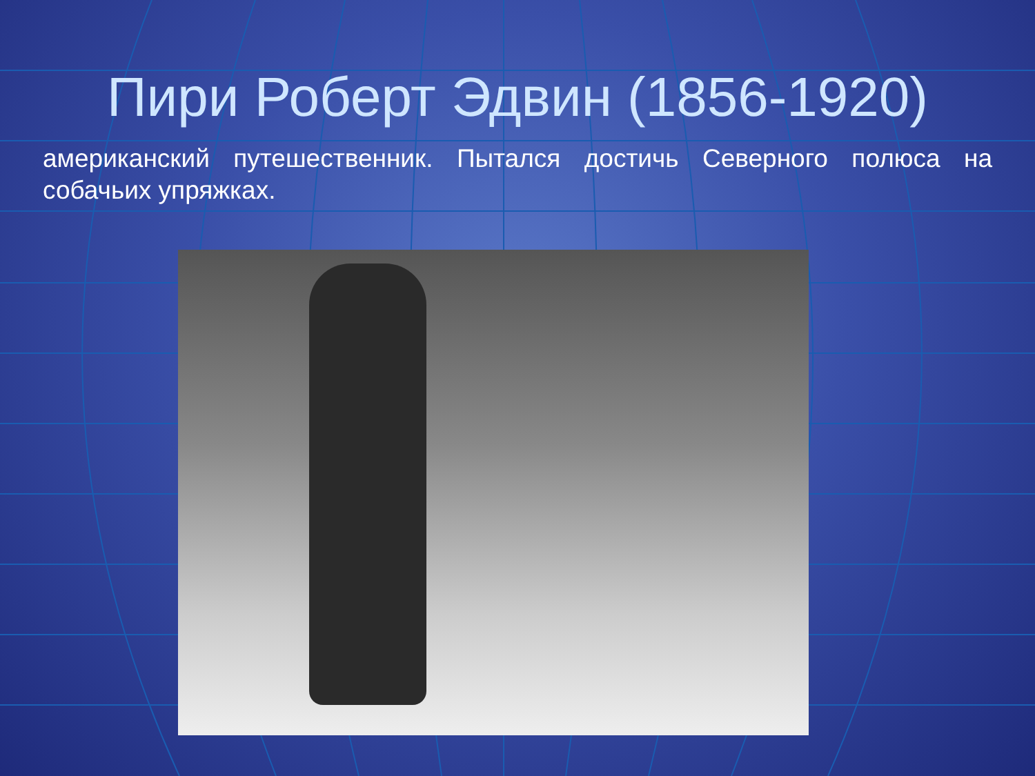Пири Роберт Эдвин (1856-1920)
американский путешественник. Пытался достичь Северного полюса на собачьих упряжках.